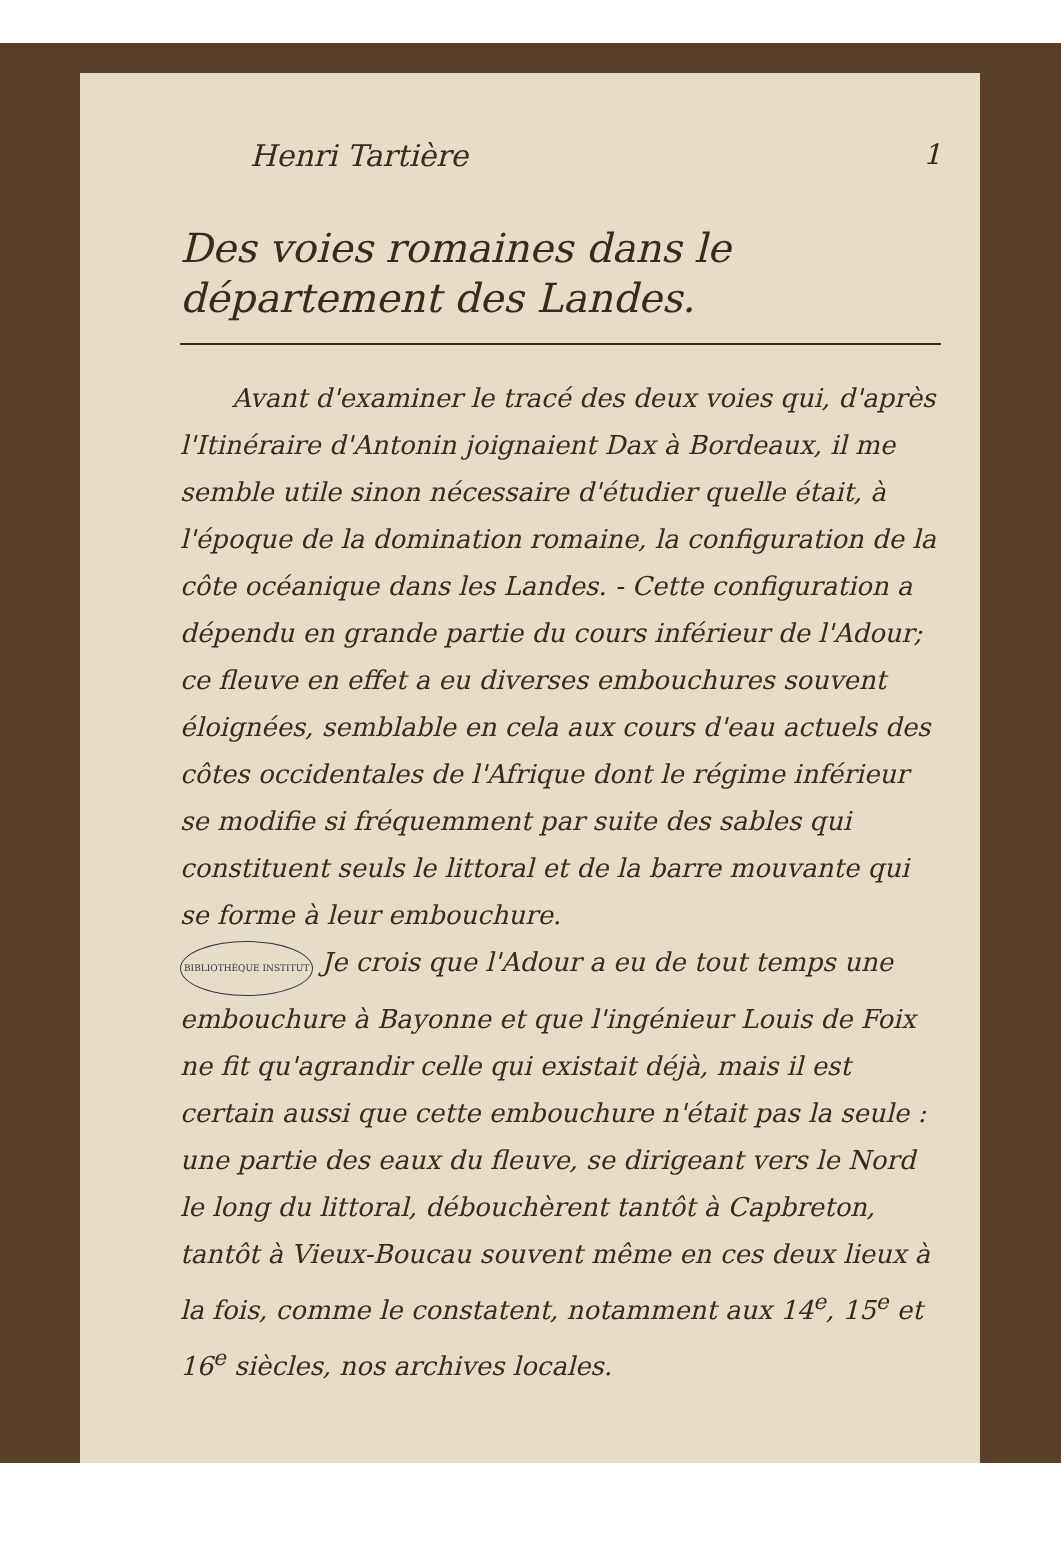Henri Tartière 1
Des voies romaines dans le département des Landes.
  Avant d'examiner le tracé des deux voies qui, d'après l'Itinéraire d'Antonin joignaient Dax à Bordeaux, il me semble utile sinon nécessaire d'étudier quelle était, à l'époque de la domination romaine, la configuration de la côte océanique dans les Landes. - Cette configuration a dépendu en grande partie du cours inférieur de l'Adour; ce fleuve en effet a eu diverses embouchures souvent éloignées, semblable en cela aux cours d'eau actuels des côtes occidentales de l'Afrique dont le régime inférieur se modifie si fréquemment par suite des sables qui constituent seuls le littoral et de la barre mouvante qui se forme à leur embouchure.
BIBLIOTHÈQUE INSTITUT Je crois que l'Adour a eu de tout temps une embouchure à Bayonne et que l'ingénieur Louis de Foix ne fit qu'agrandir celle qui existait déjà, mais il est certain aussi que cette embouchure n'était pas la seule : une partie des eaux du fleuve, se dirigeant vers le Nord le long du littoral, débouchèrent tantôt à Capbreton, tantôt à Vieux-Boucau souvent même en ces deux lieux à la fois, comme le constatent, notamment aux 14<sup>e</sup>, 15<sup>e</sup> et 16<sup>e</sup> siècles, nos archives locales.